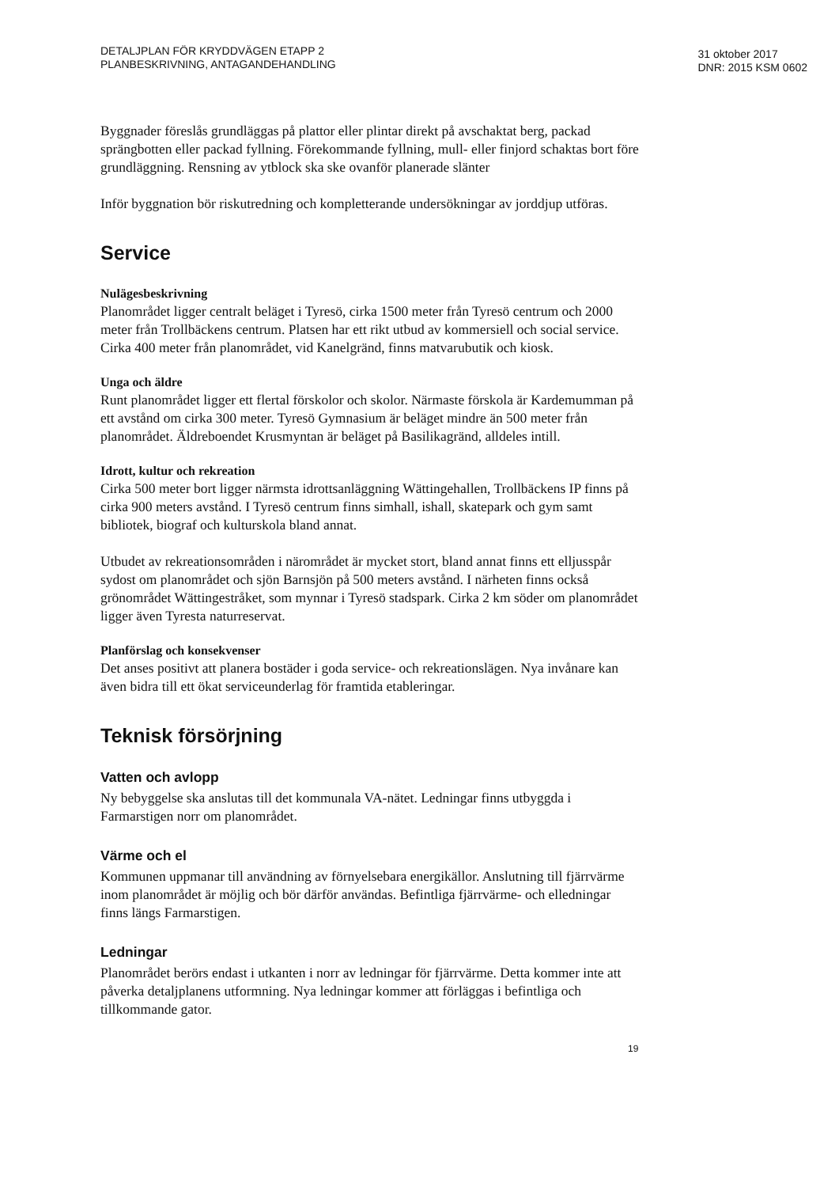DETALJPLAN FÖR KRYDDVÄGEN ETAPP 2
PLANBESKRIVNING, ANTAGANDEHANDLING
31 oktober 2017
DNR: 2015 KSM 0602
Byggnader föreslås grundläggas på plattor eller plintar direkt på avschaktat berg, packad sprängbotten eller packad fyllning. Förekommande fyllning, mull- eller finjord schaktas bort före grundläggning. Rensning av ytblock ska ske ovanför planerade slänter
Inför byggnation bör riskutredning och kompletterande undersökningar av jorddjup utföras.
Service
Nulägesbeskrivning
Planområdet ligger centralt beläget i Tyresö, cirka 1500 meter från Tyresö centrum och 2000 meter från Trollbäckens centrum. Platsen har ett rikt utbud av kommersiell och social service. Cirka 400 meter från planområdet, vid Kanelgränd, finns matvarubutik och kiosk.
Unga och äldre
Runt planområdet ligger ett flertal förskolor och skolor. Närmaste förskola är Kardemumman på ett avstånd om cirka 300 meter. Tyresö Gymnasium är beläget mindre än 500 meter från planområdet. Äldreboendet Krusmyntan är beläget på Basilikagränd, alldeles intill.
Idrott, kultur och rekreation
Cirka 500 meter bort ligger närmsta idrottsanläggning Wättingehallen, Trollbäckens IP finns på cirka 900 meters avstånd. I Tyresö centrum finns simhall, ishall, skatepark och gym samt bibliotek, biograf och kulturskola bland annat.
Utbudet av rekreationsområden i närområdet är mycket stort, bland annat finns ett elljusspår sydost om planområdet och sjön Barnsjön på 500 meters avstånd. I närheten finns också grönområdet Wättingestråket, som mynnar i Tyresö stadspark. Cirka 2 km söder om planområdet ligger även Tyresta naturreservat.
Planförslag och konsekvenser
Det anses positivt att planera bostäder i goda service- och rekreationslägen. Nya invånare kan även bidra till ett ökat serviceunderlag för framtida etableringar.
Teknisk försörjning
Vatten och avlopp
Ny bebyggelse ska anslutas till det kommunala VA-nätet. Ledningar finns utbyggda i Farmarstigen norr om planområdet.
Värme och el
Kommunen uppmanar till användning av förnyelsebara energikällor. Anslutning till fjärrvärme inom planområdet är möjlig och bör därför användas. Befintliga fjärrvärme- och elledningar finns längs Farmarstigen.
Ledningar
Planområdet berörs endast i utkanten i norr av ledningar för fjärrvärme. Detta kommer inte att påverka detaljplanens utformning. Nya ledningar kommer att förläggas i befintliga och tillkommande gator.
19